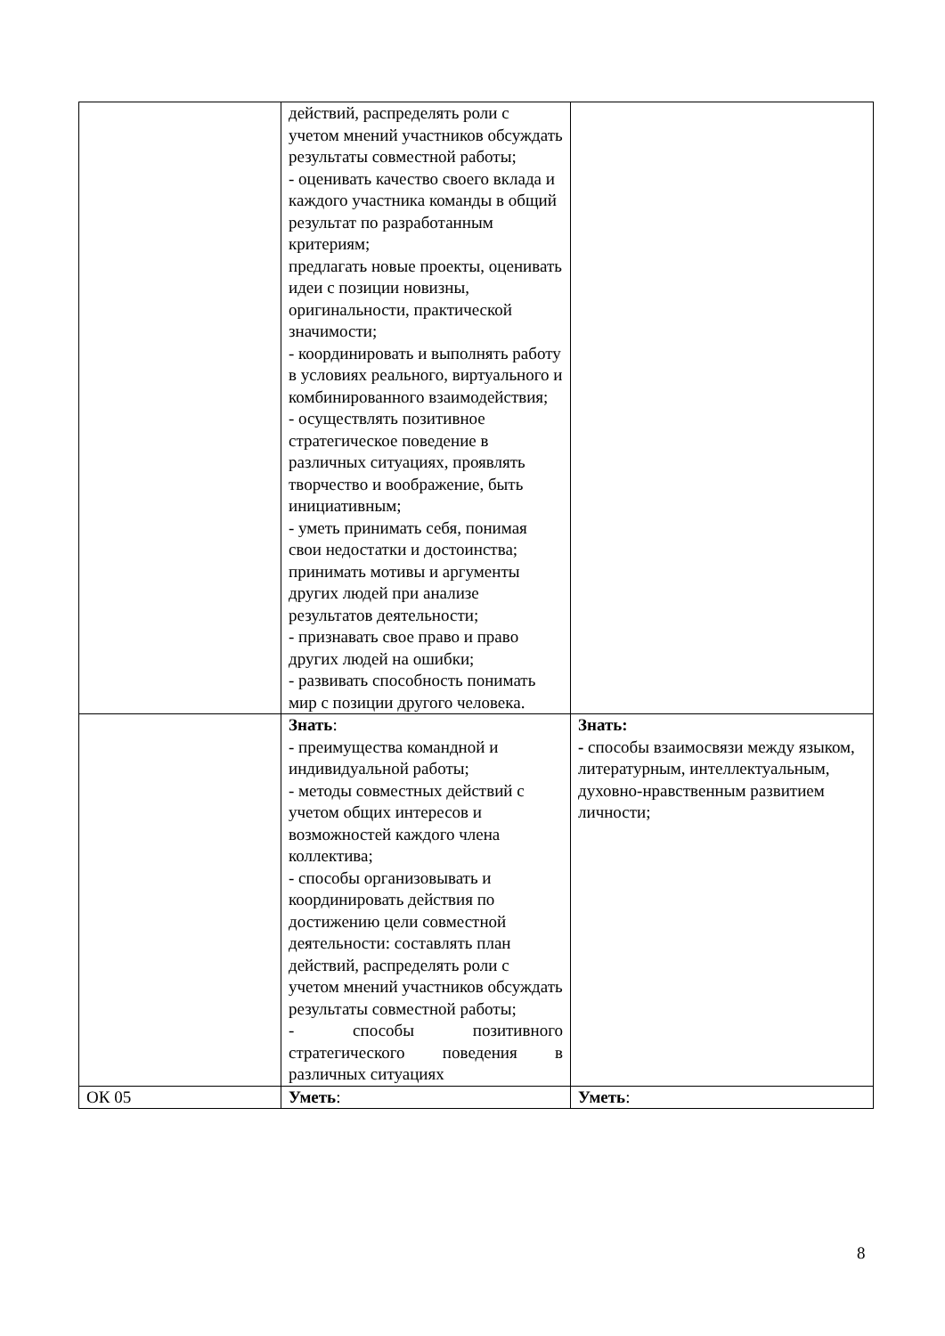| | действий, распределять роли с учетом мнений участников обсуждать результаты совместной работы; - оценивать качество своего вклада и каждого участника команды в общий результат по разработанным критериям; предлагать новые проекты, оценивать идеи с позиции новизны, оригинальности, практической значимости; - координировать и выполнять работу в условиях реального, виртуального и комбинированного взаимодействия; - осуществлять позитивное стратегическое поведение в различных ситуациях, проявлять творчество и воображение, быть инициативным; - уметь принимать себя, понимая свои недостатки и достоинства; принимать мотивы и аргументы других людей при анализе результатов деятельности; - признавать свое право и право других людей на ошибки; - развивать способность понимать мир с позиции другого человека. | |
| | Знать : - преимущества командной и индивидуальной работы; - методы совместных действий с учетом общих интересов и возможностей каждого члена коллектива; - способы организовывать и координировать действия по достижению цели совместной деятельности: составлять план действий, распределять роли с учетом мнений участников обсуждать результаты совместной работы; - способы позитивного стратегического поведения в различных ситуациях | Знать: - способы взаимосвязи между языком, литературным, интеллектуальным, духовно-нравственным развитием личности; |
| ОК 05 | Уметь : | Уметь : |
8